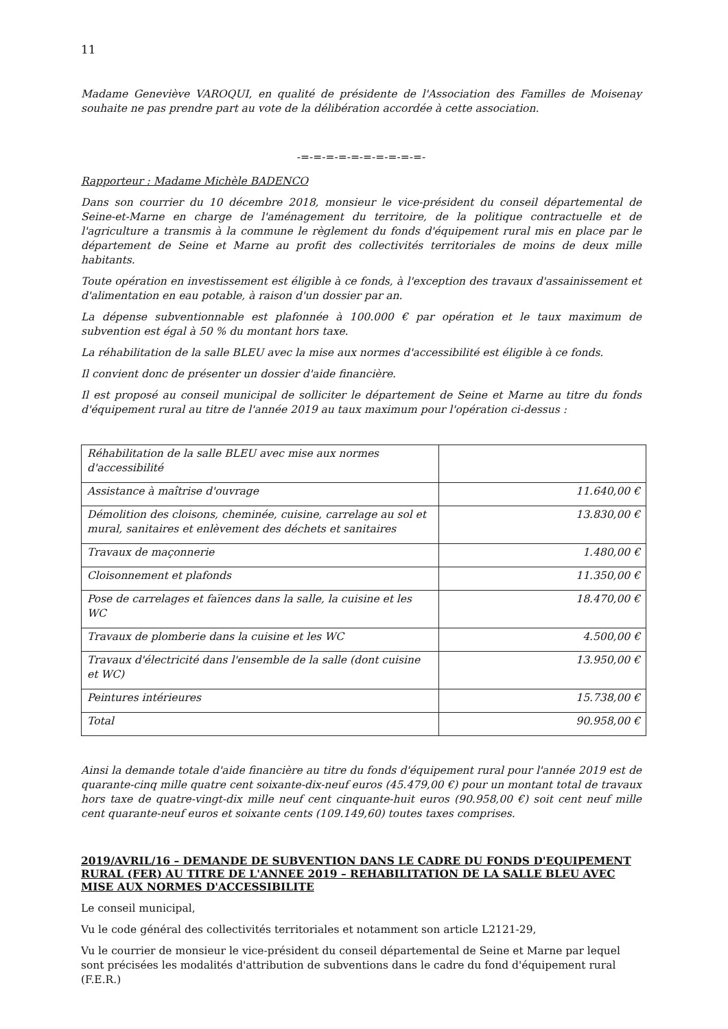11
Madame Geneviève VAROQUI, en qualité de présidente de l'Association des Familles de Moisenay souhaite ne pas prendre part au vote de la délibération accordée à cette association.
-=-=-=-=-=-=-=-=-=-=-
Rapporteur : Madame Michèle BADENCO
Dans son courrier du 10 décembre 2018, monsieur le vice-président du conseil départemental de Seine-et-Marne en charge de l'aménagement du territoire, de la politique contractuelle et de l'agriculture a transmis à la commune le règlement du fonds d'équipement rural mis en place par le département de Seine et Marne au profit des collectivités territoriales de moins de deux mille habitants.
Toute opération en investissement est éligible à ce fonds, à l'exception des travaux d'assainissement et d'alimentation en eau potable, à raison d'un dossier par an.
La dépense subventionnable est plafonnée à 100.000 € par opération et le taux maximum de subvention est égal à 50 % du montant hors taxe.
La réhabilitation de la salle BLEU avec la mise aux normes d'accessibilité est éligible à ce fonds.
Il convient donc de présenter un dossier d'aide financière.
Il est proposé au conseil municipal de solliciter le département de Seine et Marne au titre du fonds d'équipement rural au titre de l'année 2019 au taux maximum pour l'opération ci-dessus :
| Réhabilitation de la salle BLEU avec mise aux normes d'accessibilité | |
| Assistance à maîtrise d'ouvrage | 11.640,00 € |
| Démolition des cloisons, cheminée, cuisine, carrelage au sol et mural, sanitaires et enlèvement des déchets et sanitaires | 13.830,00 € |
| Travaux de maçonnerie | 1.480,00 € |
| Cloisonnement et plafonds | 11.350,00 € |
| Pose de carrelages et faïences dans la salle, la cuisine et les WC | 18.470,00 € |
| Travaux de plomberie dans la cuisine et les WC | 4.500,00 € |
| Travaux d'électricité dans l'ensemble de la salle (dont cuisine et WC) | 13.950,00 € |
| Peintures intérieures | 15.738,00 € |
| Total | 90.958,00 € |
Ainsi la demande totale d'aide financière au titre du fonds d'équipement rural pour l'année 2019 est de quarante-cinq mille quatre cent soixante-dix-neuf euros (45.479,00 €) pour un montant total de travaux hors taxe de quatre-vingt-dix mille neuf cent cinquante-huit euros (90.958,00 €) soit cent neuf mille cent quarante-neuf euros et soixante cents (109.149,60) toutes taxes comprises.
2019/AVRIL/16 – DEMANDE DE SUBVENTION DANS LE CADRE DU FONDS D'EQUIPEMENT RURAL (FER) AU TITRE DE L'ANNEE 2019 – REHABILITATION DE LA SALLE BLEU AVEC MISE AUX NORMES D'ACCESSIBILITE
Le conseil municipal,
Vu le code général des collectivités territoriales et notamment son article L2121-29,
Vu le courrier de monsieur le vice-président du conseil départemental de Seine et Marne par lequel sont précisées les modalités d'attribution de subventions dans le cadre du fond d'équipement rural (F.E.R.)